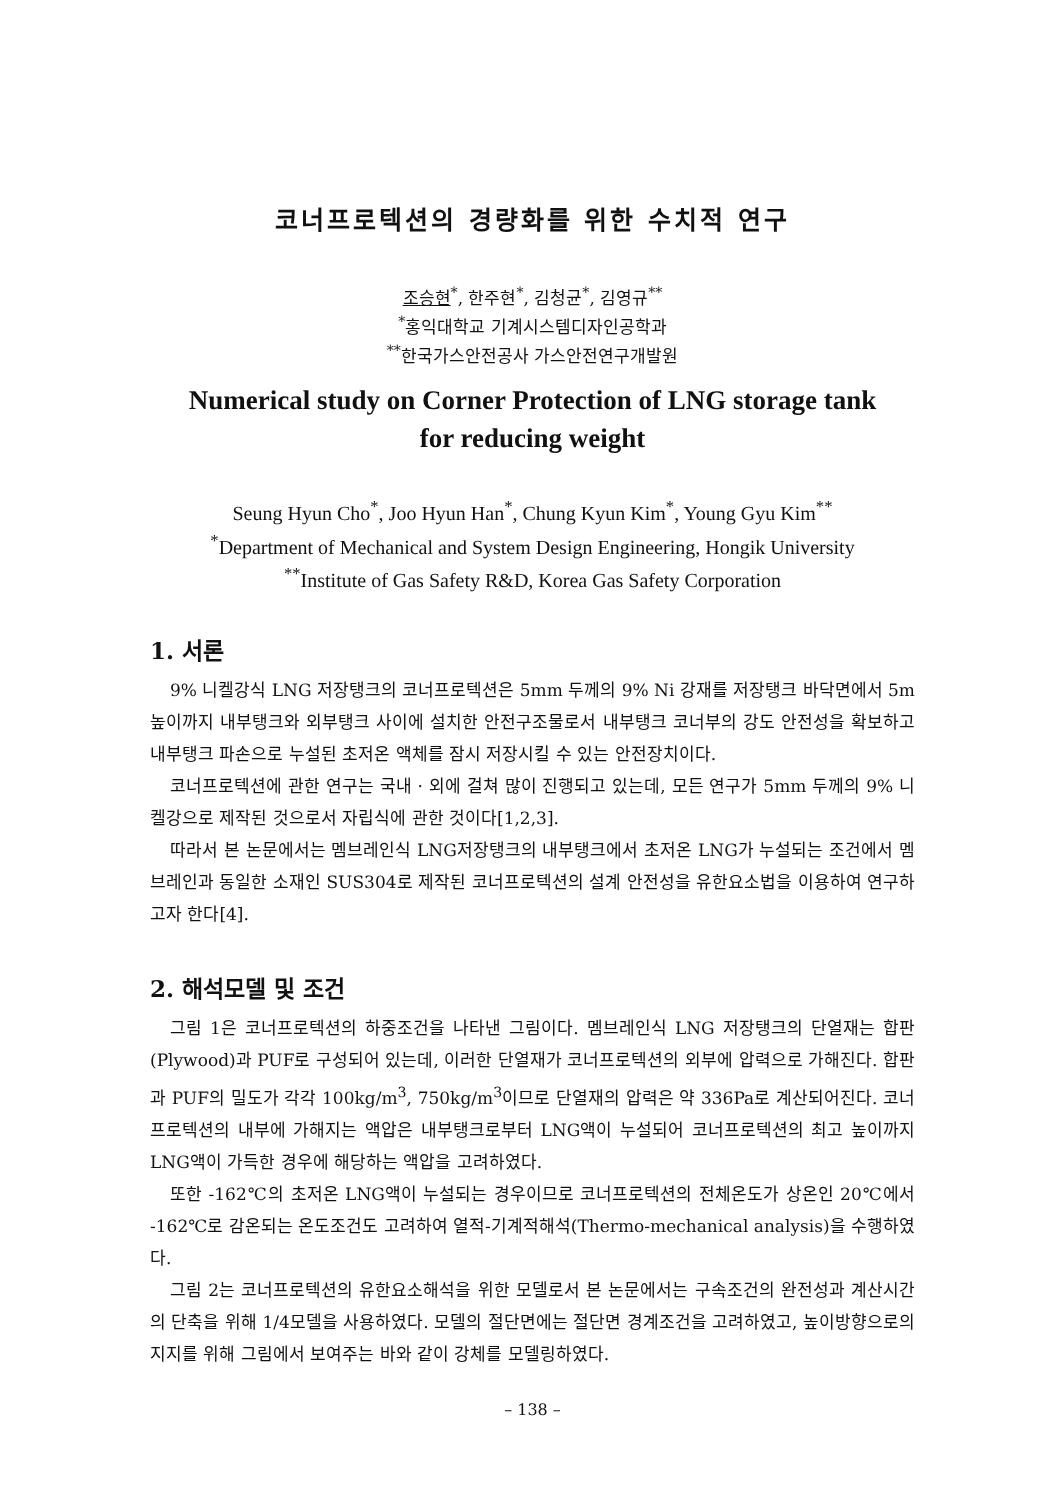코너프로텍션의 경량화를 위한 수치적 연구
조승현<sup>*</sup>, 한주현<sup>*</sup>, 김청균<sup>*</sup>, 김영규<sup>**</sup>
<sup>*</sup> 홍익대학교 기계시스템디자인공학과
<sup>**</sup> 한국가스안전공사 가스안전연구개발원
Numerical study on Corner Protection of LNG storage tank
for reducing weight
Seung Hyun Cho<sup>*</sup>, Joo Hyun Han<sup>*</sup>, Chung Kyun Kim<sup>*</sup>, Young Gyu Kim<sup>**</sup>
<sup>*</sup> Department of Mechanical and System Design Engineering, Hongik University
<sup>**</sup> Institute of Gas Safety R&D, Korea Gas Safety Corporation
1. 서론
9% 니켈강식 LNG 저장탱크의 코너프로텍션은 5mm 두께의 9% Ni 강재를 저장탱크 바닥면에서 5m 높이까지 내부탱크와 외부탱크 사이에 설치한 안전구조물로서 내부탱크 코너부의 강도 안전성을 확보하고 내부탱크 파손으로 누설된 초저온 액체를 잠시 저장시킬 수 있는 안전장치이다.
코너프로텍션에 관한 연구는 국내 · 외에 걸쳐 많이 진행되고 있는데, 모든 연구가 5mm 두께의 9% 니켈강으로 제작된 것으로서 자립식에 관한 것이다[1,2,3].
따라서 본 논문에서는 멤브레인식 LNG저장탱크의 내부탱크에서 초저온 LNG가 누설되는 조건에서 멤브레인과 동일한 소재인 SUS304로 제작된 코너프로텍션의 설계 안전성을 유한요소법을 이용하여 연구하고자 한다[4].
2. 해석모델 및 조건
그림 1은 코너프로텍션의 하중조건을 나타낸 그림이다. 멤브레인식 LNG 저장탱크의 단열재는 합판(Plywood)과 PUF로 구성되어 있는데, 이러한 단열재가 코너프로텍션의 외부에 압력으로 가해진다. 합판과 PUF의 밀도가 각각 100kg/m<sup>3</sup>, 750kg/m<sup>3</sup>이므로 단열재의 압력은 약 336Pa로 계산되어진다. 코너프로텍션의 내부에 가해지는 액압은 내부탱크로부터 LNG액이 누설되어 코너프로텍션의 최고 높이까지 LNG액이 가득한 경우에 해당하는 액압을 고려하였다.
또한 -162℃의 초저온 LNG액이 누설되는 경우이므로 코너프로텍션의 전체온도가 상온인 20℃에서 -162℃로 감온되는 온도조건도 고려하여 열적-기계적해석(Thermo-mechanical analysis)을 수행하였다.
그림 2는 코너프로텍션의 유한요소해석을 위한 모델로서 본 논문에서는 구속조건의 완전성과 계산시간의 단축을 위해 1/4모델을 사용하였다. 모델의 절단면에는 절단면 경계조건을 고려하였고, 높이방향으로의 지지를 위해 그림에서 보여주는 바와 같이 강체를 모델링하였다.
– 138 –